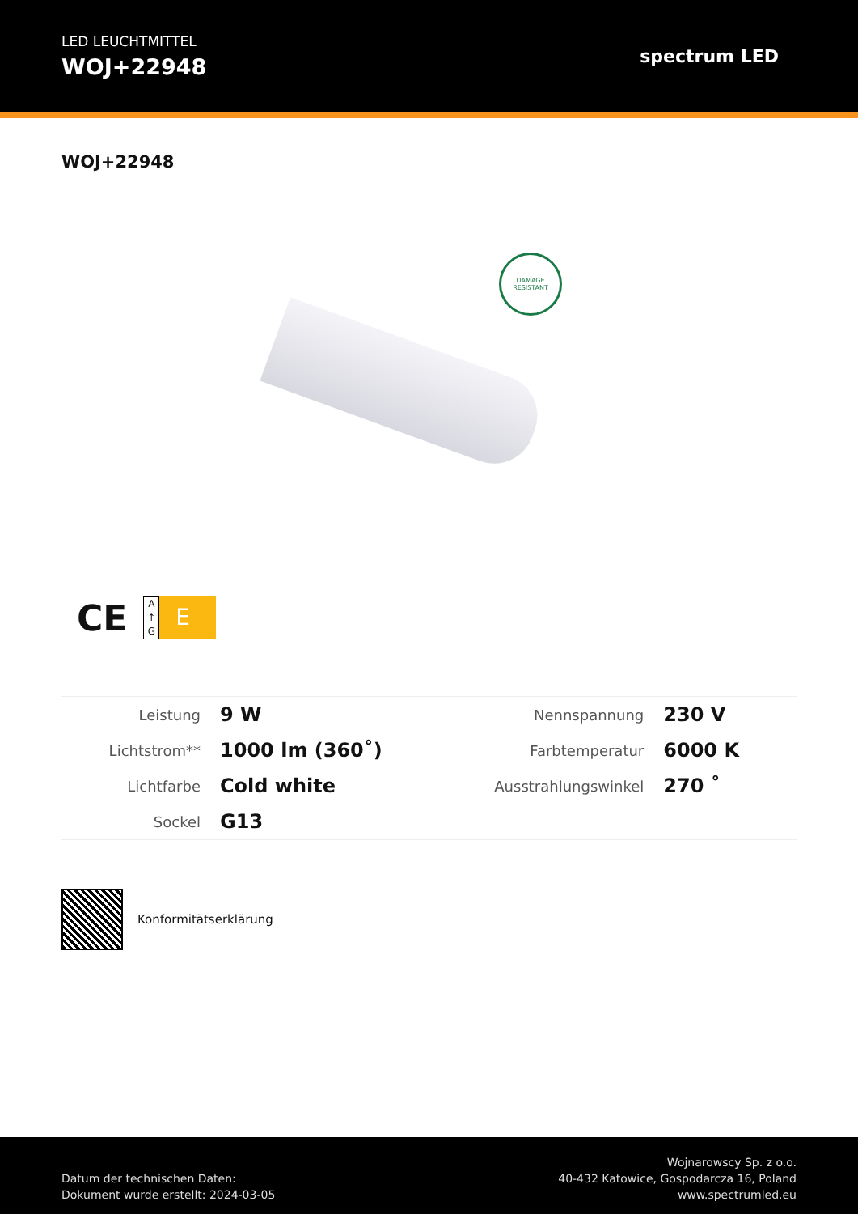LED LEUCHTMITTEL
WOJ+22948
spectrum LED
WOJ+22948
DAMAGE
RESISTANT
CE
A
↑
G
E
| Leistung | 9 W | Nennspannung | 230 V |
| Lichtstrom** | 1000 lm (360˚) | Farbtemperatur | 6000 K |
| Lichtfarbe | Cold white | Ausstrahlungswinkel | 270 ˚ |
| Sockel | G13 | | |
Konformitätserklärung
Datum der technischen Daten:
Dokument wurde erstellt: 2024-03-05
Wojnarowscy Sp. z o.o.
40-432 Katowice, Gospodarcza 16, Poland
www.spectrumled.eu